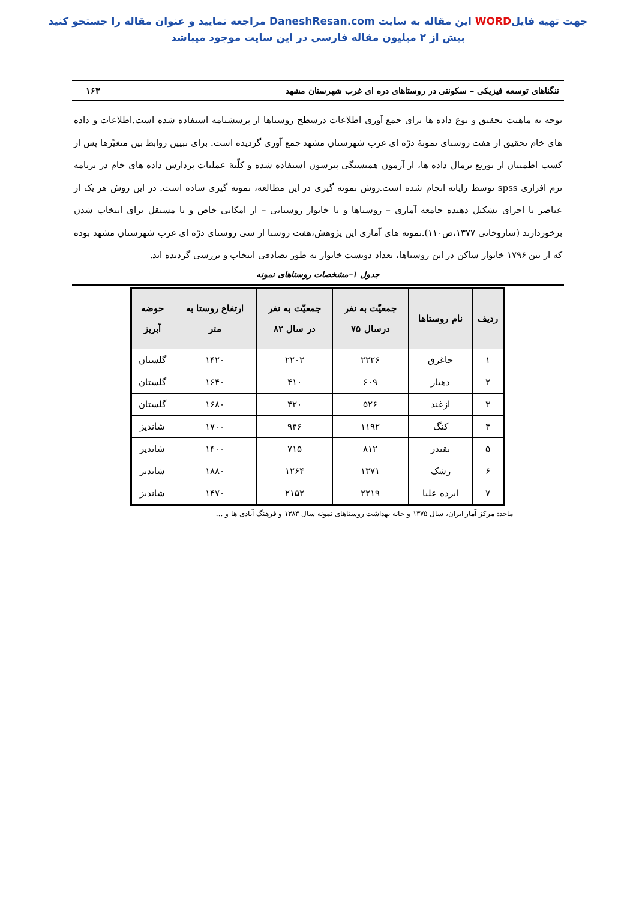جهت تهیه فایلWORD این مقاله به سایت DaneshResan.com مراجعه نمایید و عنوان مقاله را جستجو کنید
بیش از ۲ میلیون مقاله فارسی در این سایت موجود میباشد
تنگناهای توسعه فیزیکی – سکونتی در روستاهای دره ای غرب شهرستان مشهد ۱۶۳
توجه به ماهیت تحقیق و نوع داده ها برای جمع آوری اطلاعات درسطح روستاها از پرسشنامه استفاده شده است.اطلاعات و داده های خام تحقیق از هفت روستای نمونۀ درّه ای غرب شهرستان مشهد جمع آوری گردیده است. برای تبیین روابط بین متغیّرها پس از کسب اطمینان از توزیع نرمال داده ها، از آزمون همبستگی پیرسون استفاده شده و کلّیۀ عملیات پردازش داده های خام در برنامه نرم افزاری spss توسط رایانه انجام شده است.روش نمونه گیری در این مطالعه، نمونه گیری ساده است. در این روش هر یک از عناصر یا اجزای تشکیل دهنده جامعه آماری – روستاها و یا خانوار روستایی – از امکانی خاص و یا مستقل برای انتخاب شدن برخوردارند (ساروخانی ۱۳۷۷،ص۱۱۰).نمونه های آماری این پژوهش،هفت روستا از سی روستای درّه ای غرب شهرستان مشهد بوده که از بین ۱۷۹۶ خانوار ساکن در این روستاها، تعداد دویست خانوار به طور تصادفی انتخاب و بررسی گردیده اند.
جدول ۱–مشخصات روستاهای نمونه
| ردیف | نام روستاها | جمعیّت به نفر درسال ۷۵ | جمعیّت به نفر در سال ۸۲ | ارتفاع روستا به متر | حوضه آبریز |
| --- | --- | --- | --- | --- | --- |
| ۱ | جاغرق | ۲۲۲۶ | ۲۲۰۲ | ۱۴۲۰ | گلستان |
| ۲ | دهبار | ۶۰۹ | ۴۱۰ | ۱۶۴۰ | گلستان |
| ۳ | ازغند | ۵۲۶ | ۴۲۰ | ۱۶۸۰ | گلستان |
| ۴ | کنگ | ۱۱۹۲ | ۹۴۶ | ۱۷۰۰ | شاندیز |
| ۵ | نقندر | ۸۱۲ | ۷۱۵ | ۱۴۰۰ | شاندیز |
| ۶ | زشک | ۱۳۷۱ | ۱۲۶۴ | ۱۸۸۰ | شاندیز |
| ۷ | ابرده علیا | ۲۲۱۹ | ۲۱۵۲ | ۱۴۷۰ | شاندیز |
ماخذ: مرکز آمار ایران، سال ۱۳۷۵ و خانه بهداشت روستاهای نمونه سال ۱۳۸۳ و فرهنگ آبادی ها و ...